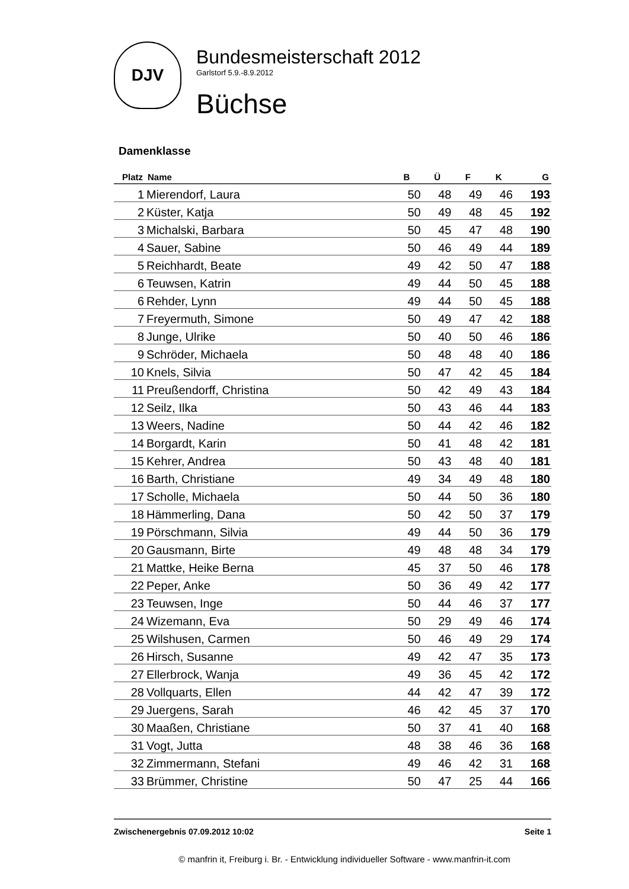DJV
Bundesmeisterschaft 2012
Garlstorf 5.9.-8.9.2012
Büchse
Damenklasse
| Platz | Name | B | Ü | F | K | G |
| --- | --- | --- | --- | --- | --- | --- |
| 1 | Mierendorf, Laura | 50 | 48 | 49 | 46 | 193 |
| 2 | Küster, Katja | 50 | 49 | 48 | 45 | 192 |
| 3 | Michalski, Barbara | 50 | 45 | 47 | 48 | 190 |
| 4 | Sauer, Sabine | 50 | 46 | 49 | 44 | 189 |
| 5 | Reichhardt, Beate | 49 | 42 | 50 | 47 | 188 |
| 6 | Teuwsen, Katrin | 49 | 44 | 50 | 45 | 188 |
| 6 | Rehder, Lynn | 49 | 44 | 50 | 45 | 188 |
| 7 | Freyermuth, Simone | 50 | 49 | 47 | 42 | 188 |
| 8 | Junge, Ulrike | 50 | 40 | 50 | 46 | 186 |
| 9 | Schröder, Michaela | 50 | 48 | 48 | 40 | 186 |
| 10 | Knels, Silvia | 50 | 47 | 42 | 45 | 184 |
| 11 | Preußendorff, Christina | 50 | 42 | 49 | 43 | 184 |
| 12 | Seilz, Ilka | 50 | 43 | 46 | 44 | 183 |
| 13 | Weers, Nadine | 50 | 44 | 42 | 46 | 182 |
| 14 | Borgardt, Karin | 50 | 41 | 48 | 42 | 181 |
| 15 | Kehrer, Andrea | 50 | 43 | 48 | 40 | 181 |
| 16 | Barth, Christiane | 49 | 34 | 49 | 48 | 180 |
| 17 | Scholle, Michaela | 50 | 44 | 50 | 36 | 180 |
| 18 | Hämmerling, Dana | 50 | 42 | 50 | 37 | 179 |
| 19 | Pörschmann, Silvia | 49 | 44 | 50 | 36 | 179 |
| 20 | Gausmann, Birte | 49 | 48 | 48 | 34 | 179 |
| 21 | Mattke, Heike Berna | 45 | 37 | 50 | 46 | 178 |
| 22 | Peper, Anke | 50 | 36 | 49 | 42 | 177 |
| 23 | Teuwsen, Inge | 50 | 44 | 46 | 37 | 177 |
| 24 | Wizemann, Eva | 50 | 29 | 49 | 46 | 174 |
| 25 | Wilshusen, Carmen | 50 | 46 | 49 | 29 | 174 |
| 26 | Hirsch, Susanne | 49 | 42 | 47 | 35 | 173 |
| 27 | Ellerbrock, Wanja | 49 | 36 | 45 | 42 | 172 |
| 28 | Vollquarts, Ellen | 44 | 42 | 47 | 39 | 172 |
| 29 | Juergens, Sarah | 46 | 42 | 45 | 37 | 170 |
| 30 | Maaßen, Christiane | 50 | 37 | 41 | 40 | 168 |
| 31 | Vogt, Jutta | 48 | 38 | 46 | 36 | 168 |
| 32 | Zimmermann, Stefani | 49 | 46 | 42 | 31 | 168 |
| 33 | Brümmer, Christine | 50 | 47 | 25 | 44 | 166 |
Zwischenergebnis 07.09.2012 10:02 Seite 1
© manfrin it, Freiburg i. Br. - Entwicklung individueller Software - www.manfrin-it.com